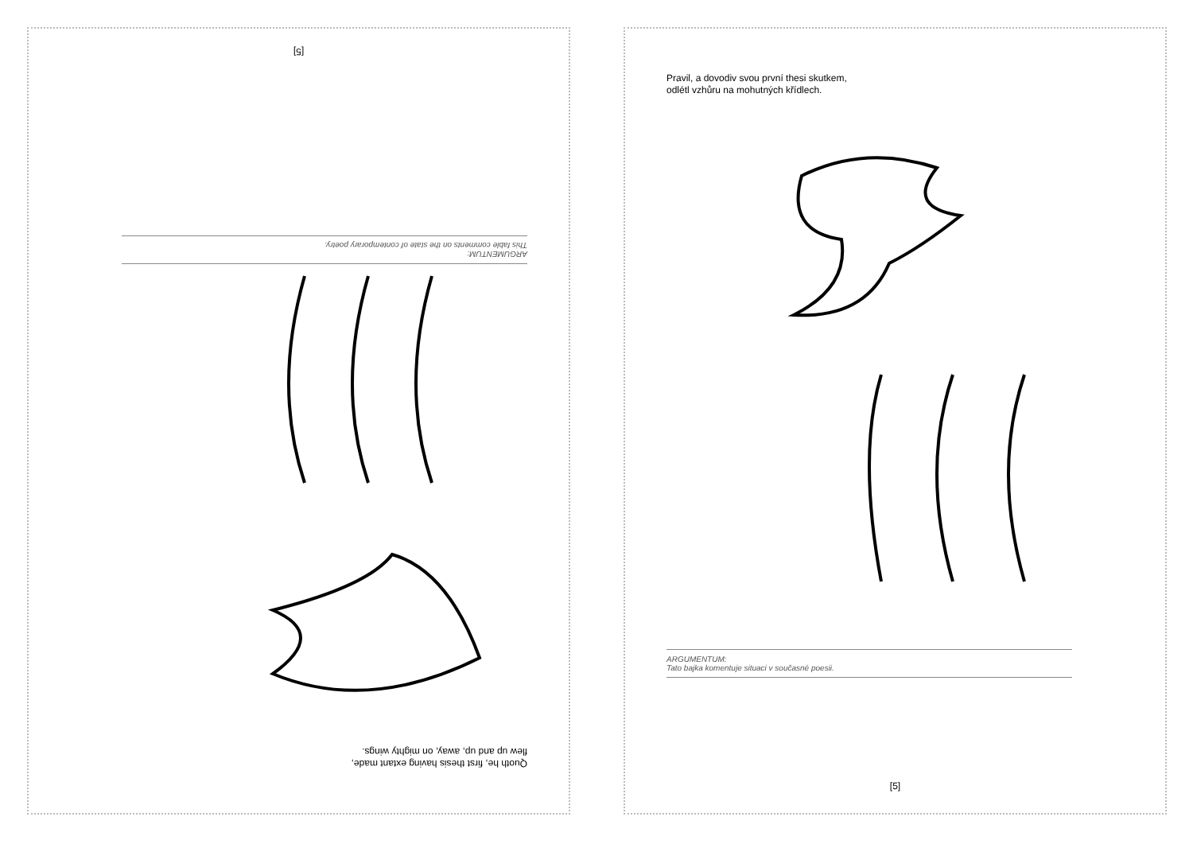Quoth he, first thesis having extant made,
flew up and up, away, on mighty wings.
ARGUMENTUM:
This fable comments on the state of contemporary poetry.
[5]
Pravil, a dovodiv svou první thesi skutkem,
odlétl vzhůru na mohutných křídlech.
ARGUMENTUM:
Tato bajka komentuje situaci v současné poesii.
[5]